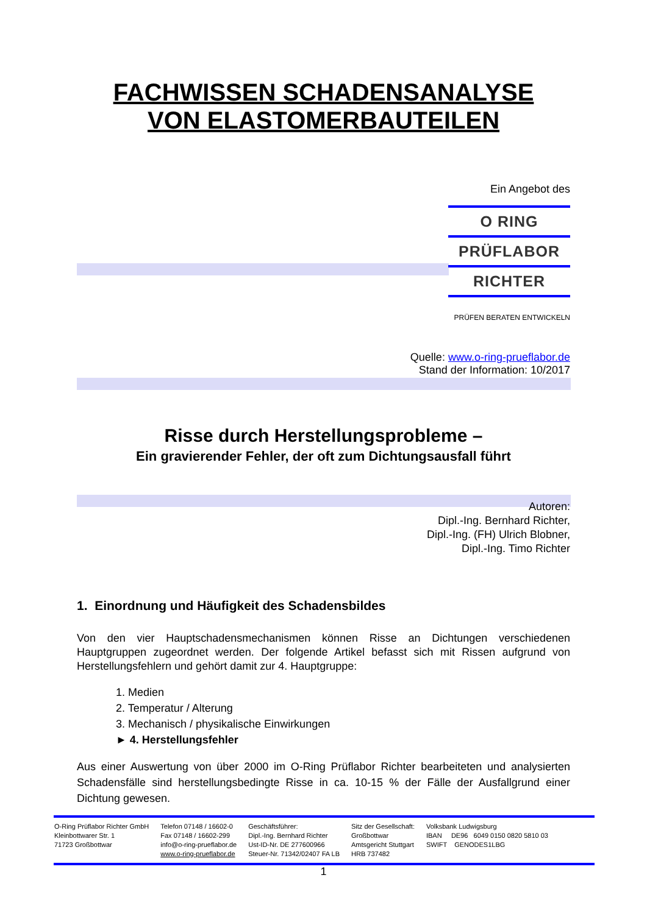FACHWISSEN SCHADENSANALYSE
VON ELASTOMERBAUTEILEN
Ein Angebot des
O RING
PRÜFLABOR
RICHTER
PRÜFEN BERATEN ENTWICKELN
Quelle: www.o-ring-prueflabor.de
Stand der Information: 10/2017
Risse durch Herstellungsprobleme –
Ein gravierender Fehler, der oft zum Dichtungsausfall führt
Autoren:
Dipl.-Ing. Bernhard Richter,
Dipl.-Ing. (FH) Ulrich Blobner,
Dipl.-Ing. Timo Richter
1. Einordnung und Häufigkeit des Schadensbildes
Von den vier Hauptschadensmechanismen können Risse an Dichtungen verschiedenen Hauptgruppen zugeordnet werden. Der folgende Artikel befasst sich mit Rissen aufgrund von Herstellungsfehlern und gehört damit zur 4. Hauptgruppe:
1. Medien
2. Temperatur / Alterung
3. Mechanisch / physikalische Einwirkungen
► 4. Herstellungsfehler
Aus einer Auswertung von über 2000 im O-Ring Prüflabor Richter bearbeiteten und analysierten Schadensfälle sind herstellungsbedingte Risse in ca. 10-15 % der Fälle der Ausfallgrund einer Dichtung gewesen.
| O-Ring Prüflabor Richter GmbH Kleinbottwarer Str. 1 71723 Großbottwar | Telefon 07148 / 16602-0 Fax 07148 / 16602-299 info@o-ring-prueflabor.de www.o-ring-prueflabor.de | Geschäftsführer: Dipl.-Ing. Bernhard Richter Ust-ID-Nr. DE 277600966 Steuer-Nr. 71342/02407 FA LB | Sitz der Gesellschaft: Großbottwar Amtsgericht Stuttgart HRB 737482 | Volksbank Ludwigsburg IBAN DE96 6049 0150 0820 5810 03 SWIFT GENODES1LBG |
1